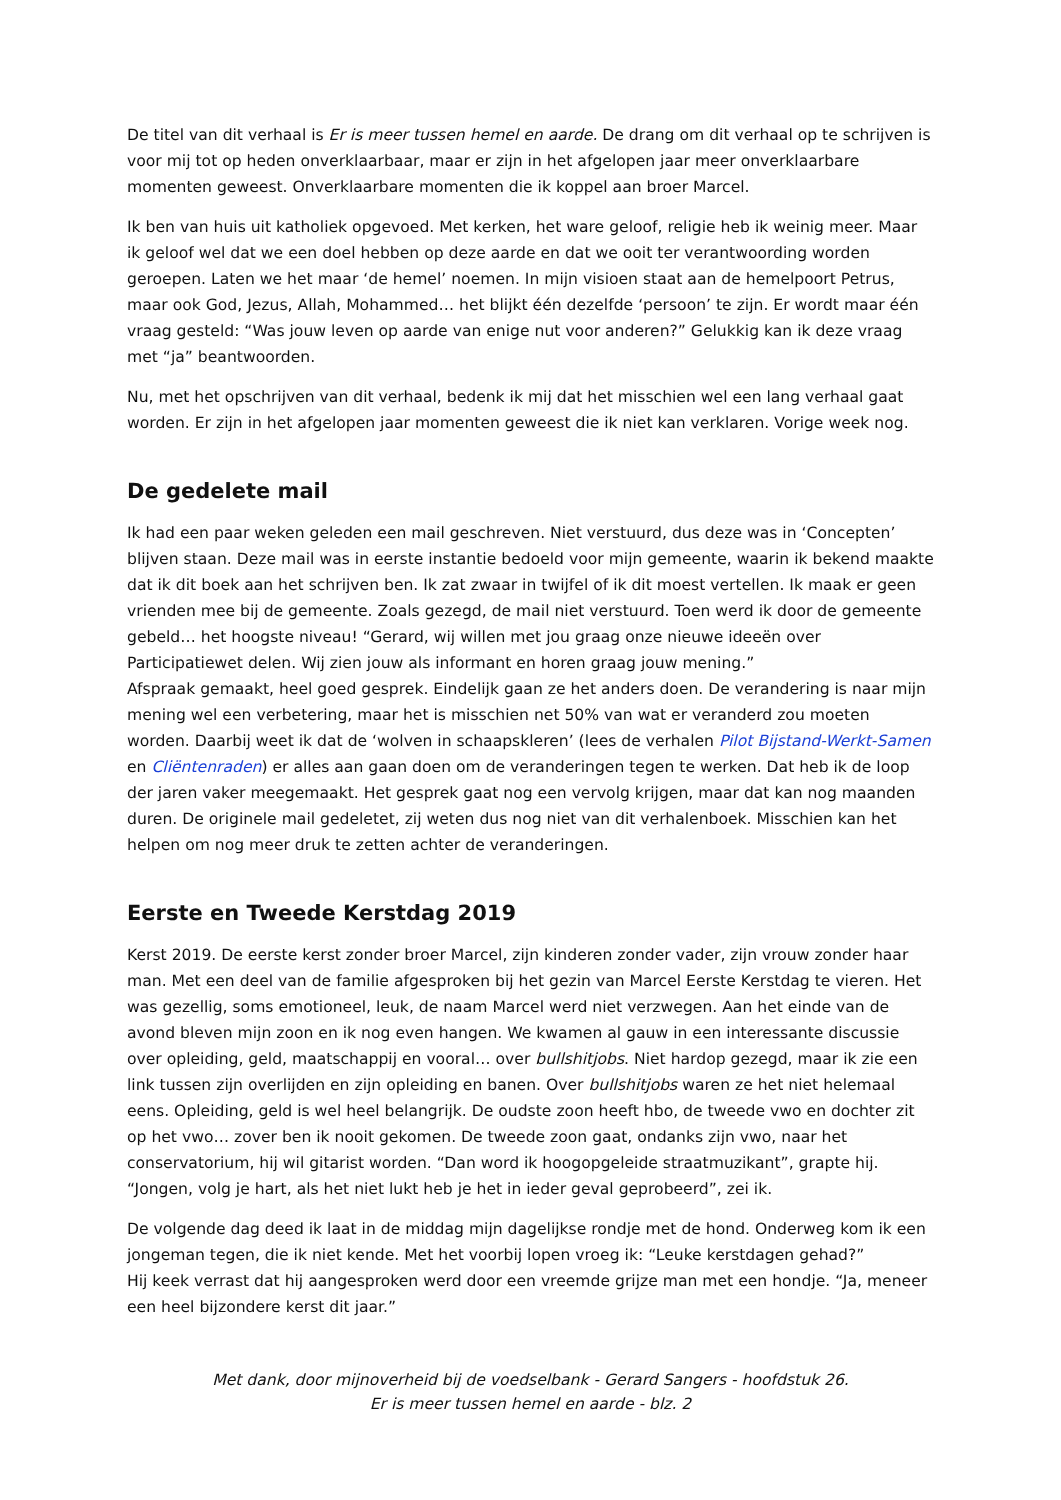De titel van dit verhaal is Er is meer tussen hemel en aarde. De drang om dit verhaal op te schrijven is voor mij tot op heden onverklaarbaar, maar er zijn in het afgelopen jaar meer onverklaarbare momenten geweest. Onverklaarbare momenten die ik koppel aan broer Marcel.
Ik ben van huis uit katholiek opgevoed. Met kerken, het ware geloof, religie heb ik weinig meer. Maar ik geloof wel dat we een doel hebben op deze aarde en dat we ooit ter verantwoording worden geroepen. Laten we het maar ‘de hemel’ noemen. In mijn visioen staat aan de hemelpoort Petrus, maar ook God, Jezus, Allah, Mohammed… het blijkt één dezelfde ‘persoon’ te zijn. Er wordt maar één vraag gesteld: “Was jouw leven op aarde van enige nut voor anderen?” Gelukkig kan ik deze vraag met “ja” beantwoorden.
Nu, met het opschrijven van dit verhaal, bedenk ik mij dat het misschien wel een lang verhaal gaat worden. Er zijn in het afgelopen jaar momenten geweest die ik niet kan verklaren. Vorige week nog.
De gedelete mail
Ik had een paar weken geleden een mail geschreven. Niet verstuurd, dus deze was in ‘Concepten’ blijven staan. Deze mail was in eerste instantie bedoeld voor mijn gemeente, waarin ik bekend maakte dat ik dit boek aan het schrijven ben. Ik zat zwaar in twijfel of ik dit moest vertellen. Ik maak er geen vrienden mee bij de gemeente. Zoals gezegd, de mail niet verstuurd. Toen werd ik door de gemeente gebeld… het hoogste niveau! “Gerard, wij willen met jou graag onze nieuwe ideeën over Participatiewet delen. Wij zien jouw als informant en horen graag jouw mening.”
Afspraak gemaakt, heel goed gesprek. Eindelijk gaan ze het anders doen. De verandering is naar mijn mening wel een verbetering, maar het is misschien net 50% van wat er veranderd zou moeten worden. Daarbij weet ik dat de ‘wolven in schaapskleren’ (lees de verhalen Pilot Bijstand-Werkt-Samen en Cliëntenraden) er alles aan gaan doen om de veranderingen tegen te werken. Dat heb ik de loop der jaren vaker meegemaakt. Het gesprek gaat nog een vervolg krijgen, maar dat kan nog maanden duren. De originele mail gedeletet, zij weten dus nog niet van dit verhalenboek. Misschien kan het helpen om nog meer druk te zetten achter de veranderingen.
Eerste en Tweede Kerstdag 2019
Kerst 2019. De eerste kerst zonder broer Marcel, zijn kinderen zonder vader, zijn vrouw zonder haar man. Met een deel van de familie afgesproken bij het gezin van Marcel Eerste Kerstdag te vieren. Het was gezellig, soms emotioneel, leuk, de naam Marcel werd niet verzwegen. Aan het einde van de avond bleven mijn zoon en ik nog even hangen. We kwamen al gauw in een interessante discussie over opleiding, geld, maatschappij en vooral… over bullshitjobs. Niet hardop gezegd, maar ik zie een link tussen zijn overlijden en zijn opleiding en banen. Over bullshitjobs waren ze het niet helemaal eens. Opleiding, geld is wel heel belangrijk. De oudste zoon heeft hbo, de tweede vwo en dochter zit op het vwo… zover ben ik nooit gekomen. De tweede zoon gaat, ondanks zijn vwo, naar het conservatorium, hij wil gitarist worden. “Dan word ik hoogopgeleide straatmuzikant”, grapte hij. “Jongen, volg je hart, als het niet lukt heb je het in ieder geval geprobeerd”, zei ik.
De volgende dag deed ik laat in de middag mijn dagelijkse rondje met de hond. Onderweg kom ik een jongeman tegen, die ik niet kende. Met het voorbij lopen vroeg ik: “Leuke kerstdagen gehad?”
Hij keek verrast dat hij aangesproken werd door een vreemde grijze man met een hondje. “Ja, meneer een heel bijzondere kerst dit jaar.”
Met dank, door mijnoverheid bij de voedselbank - Gerard Sangers - hoofdstuk 26.
Er is meer tussen hemel en aarde - blz. 2